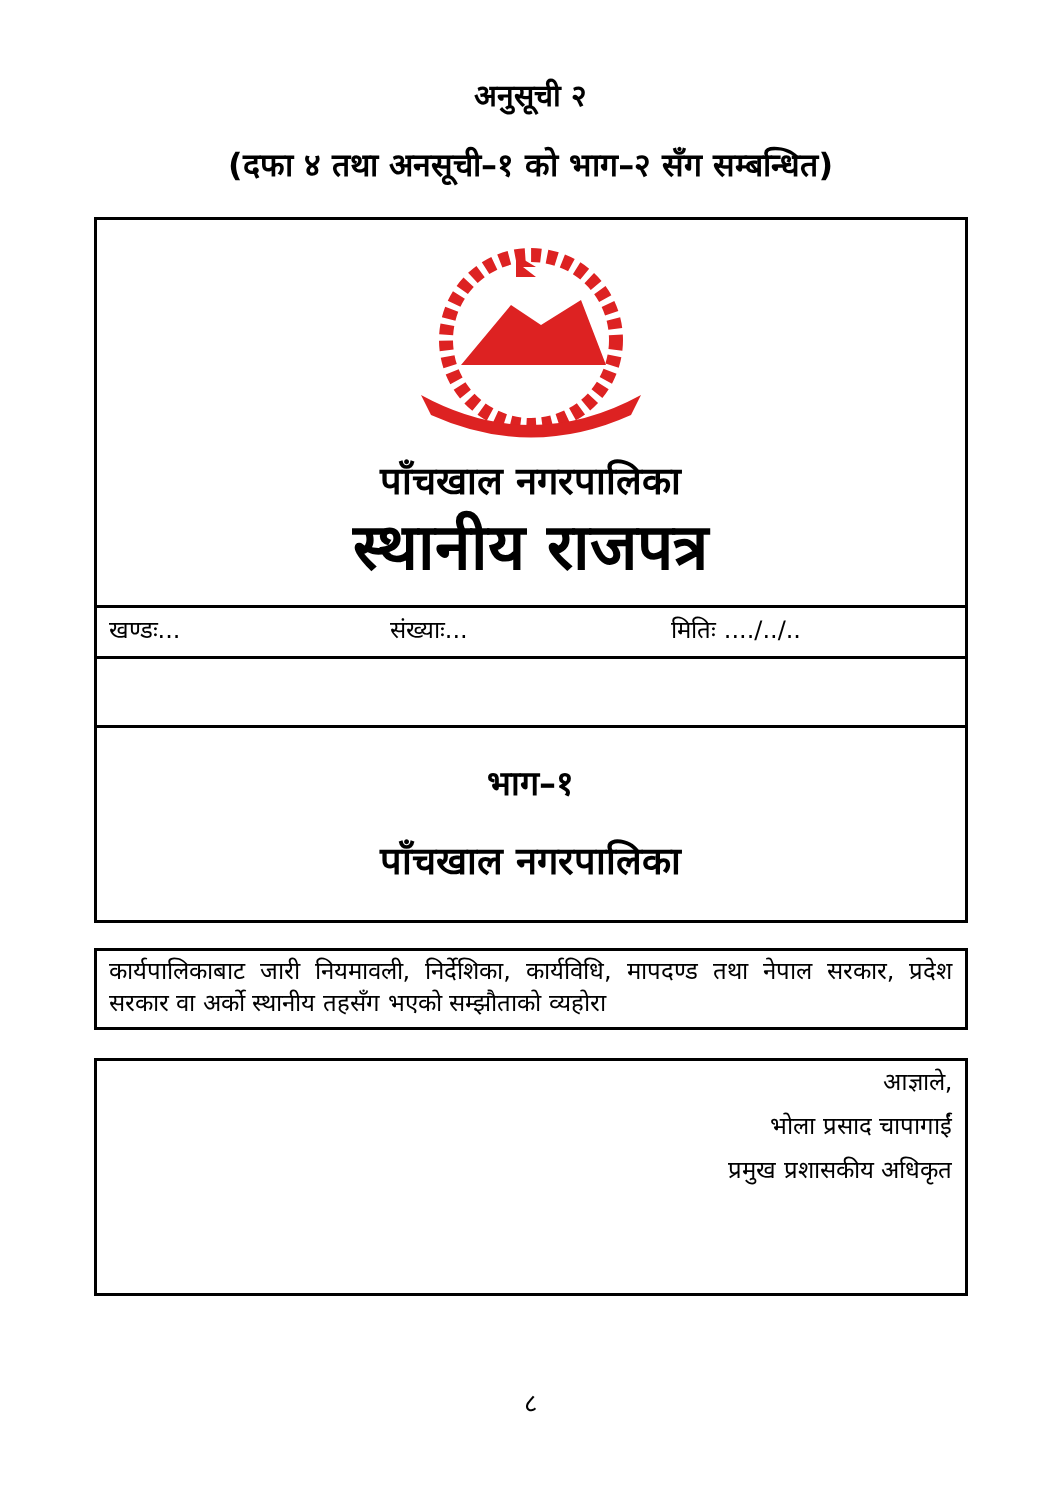अनुसूची २
(दफा ४ तथा अनसूची–१ को भाग–२ सँग सम्बन्धित)
पाँचखाल नगरपालिका
स्थानीय राजपत्र
खण्डः... संख्याः... मितिः ..../../..
भाग–१
पाँचखाल नगरपालिका
कार्यपालिकाबाट जारी नियमावली, निर्देशिका, कार्यविधि, मापदण्ड तथा नेपाल सरकार, प्रदेश सरकार वा अर्को स्थानीय तहसँग भएको सम्झौताको व्यहोरा
आज्ञाले,
भोला प्रसाद चापागाईं
प्रमुख प्रशासकीय अधिकृत
८